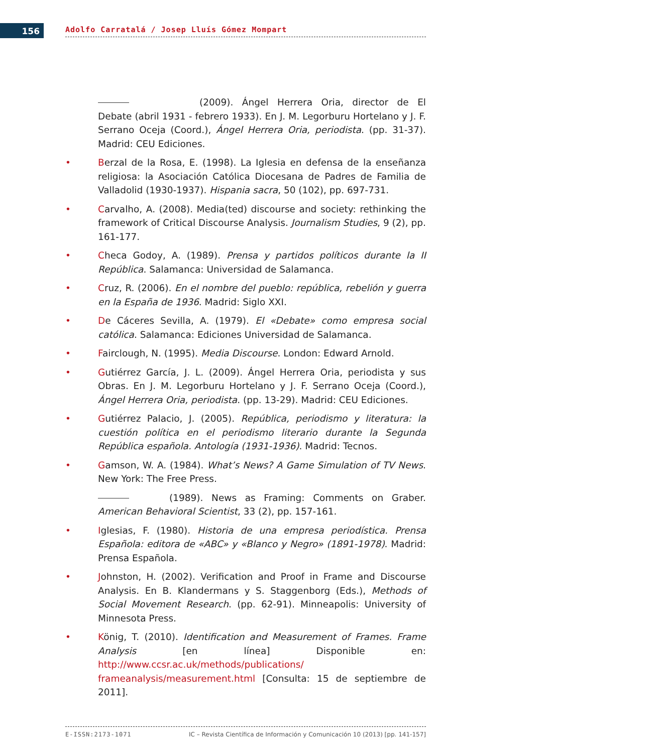156 Adolfo Carratalá / Josep Lluís Gómez Mompart
(2009). Ángel Herrera Oria, director de El Debate (abril 1931 - febrero 1933). En J. M. Legorburu Hortelano y J. F. Serrano Oceja (Coord.), Ángel Herrera Oria, periodista. (pp. 31-37). Madrid: CEU Ediciones.
• Berzal de la Rosa, E. (1998). La Iglesia en defensa de la enseñanza religiosa: la Asociación Católica Diocesana de Padres de Familia de Valladolid (1930-1937). Hispania sacra, 50 (102), pp. 697-731.
• Carvalho, A. (2008). Media(ted) discourse and society: rethinking the framework of Critical Discourse Analysis. Journalism Studies, 9 (2), pp. 161-177.
• Checa Godoy, A. (1989). Prensa y partidos políticos durante la II República. Salamanca: Universidad de Salamanca.
• Cruz, R. (2006). En el nombre del pueblo: república, rebelión y guerra en la España de 1936. Madrid: Siglo XXI.
• De Cáceres Sevilla, A. (1979). El «Debate» como empresa social católica. Salamanca: Ediciones Universidad de Salamanca.
• Fairclough, N. (1995). Media Discourse. London: Edward Arnold.
• Gutiérrez García, J. L. (2009). Ángel Herrera Oria, periodista y sus Obras. En J. M. Legorburu Hortelano y J. F. Serrano Oceja (Coord.), Ángel Herrera Oria, periodista. (pp. 13-29). Madrid: CEU Ediciones.
• Gutiérrez Palacio, J. (2005). República, periodismo y literatura: la cuestión política en el periodismo literario durante la Segunda República española. Antología (1931-1936). Madrid: Tecnos.
• Gamson, W. A. (1984). What’s News? A Game Simulation of TV News. New York: The Free Press.
(1989). News as Framing: Comments on Graber. American Behavioral Scientist, 33 (2), pp. 157-161.
• Iglesias, F. (1980). Historia de una empresa periodística. Prensa Española: editora de «ABC» y «Blanco y Negro» (1891-1978). Madrid: Prensa Española.
• Johnston, H. (2002). Verification and Proof in Frame and Discourse Analysis. En B. Klandermans y S. Staggenborg (Eds.), Methods of Social Movement Research. (pp. 62-91). Minneapolis: University of Minnesota Press.
• König, T. (2010). Identification and Measurement of Frames. Frame Analysis [en línea] Disponible en: http://www.ccsr.ac.uk/methods/publications/ frameanalysis/measurement.html [Consulta: 15 de septiembre de 2011].
E-ISSN:2173-1071 IC – Revista Científica de Información y Comunicación 10 (2013) [pp. 141-157]